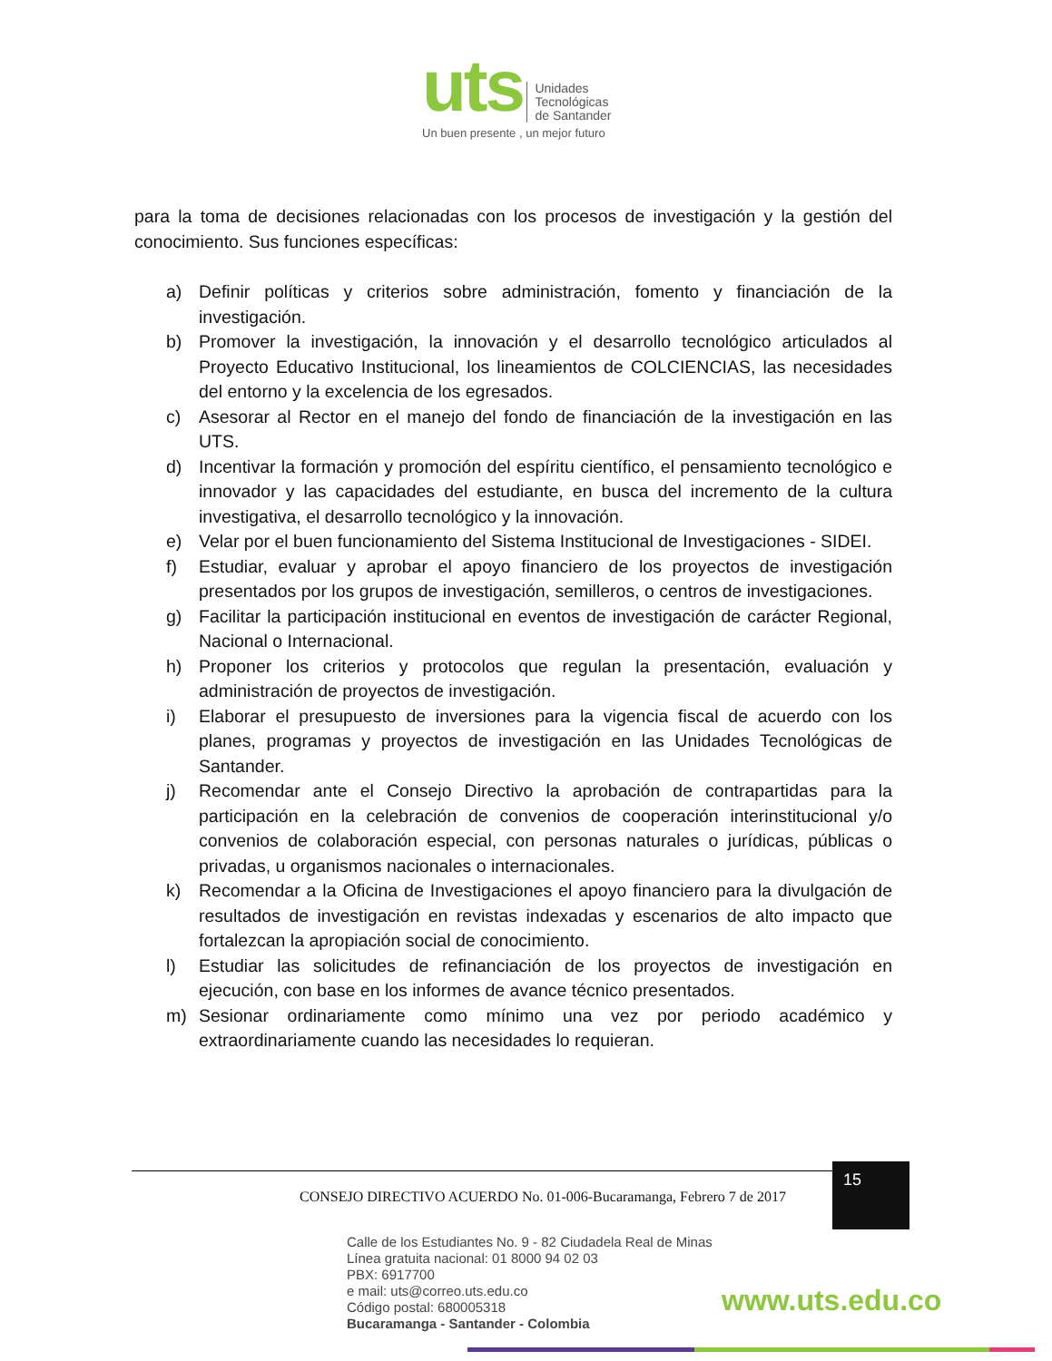uts Unidades
Tecnológicas
de Santander
Un buen presente , un mejor futuro
para la toma de decisiones relacionadas con los procesos de investigación y la gestión del conocimiento. Sus funciones específicas:
a) Definir políticas y criterios sobre administración, fomento y financiación de la investigación.
b) Promover la investigación, la innovación y el desarrollo tecnológico articulados al Proyecto Educativo Institucional, los lineamientos de COLCIENCIAS, las necesidades del entorno y la excelencia de los egresados.
c) Asesorar al Rector en el manejo del fondo de financiación de la investigación en las UTS.
d) Incentivar la formación y promoción del espíritu científico, el pensamiento tecnológico e innovador y las capacidades del estudiante, en busca del incremento de la cultura investigativa, el desarrollo tecnológico y la innovación.
e) Velar por el buen funcionamiento del Sistema Institucional de Investigaciones - SIDEI.
f) Estudiar, evaluar y aprobar el apoyo financiero de los proyectos de investigación presentados por los grupos de investigación, semilleros, o centros de investigaciones.
g) Facilitar la participación institucional en eventos de investigación de carácter Regional, Nacional o Internacional.
h) Proponer los criterios y protocolos que regulan la presentación, evaluación y administración de proyectos de investigación.
i) Elaborar el presupuesto de inversiones para la vigencia fiscal de acuerdo con los planes, programas y proyectos de investigación en las Unidades Tecnológicas de Santander.
j) Recomendar ante el Consejo Directivo la aprobación de contrapartidas para la participación en la celebración de convenios de cooperación interinstitucional y/o convenios de colaboración especial, con personas naturales o jurídicas, públicas o privadas, u organismos nacionales o internacionales.
k) Recomendar a la Oficina de Investigaciones el apoyo financiero para la divulgación de resultados de investigación en revistas indexadas y escenarios de alto impacto que fortalezcan la apropiación social de conocimiento.
l) Estudiar las solicitudes de refinanciación de los proyectos de investigación en ejecución, con base en los informes de avance técnico presentados.
m) Sesionar ordinariamente como mínimo una vez por periodo académico y extraordinariamente cuando las necesidades lo requieran.
CONSEJO DIRECTIVO ACUERDO No. 01-006-Bucaramanga, Febrero 7 de 2017
15
Calle de los Estudiantes No. 9 - 82 Ciudadela Real de Minas
Línea gratuita nacional: 01 8000 94 02 03
PBX: 6917700
e mail: uts@correo.uts.edu.co
Código postal: 680005318
Bucaramanga - Santander - Colombia
www.uts.edu.co